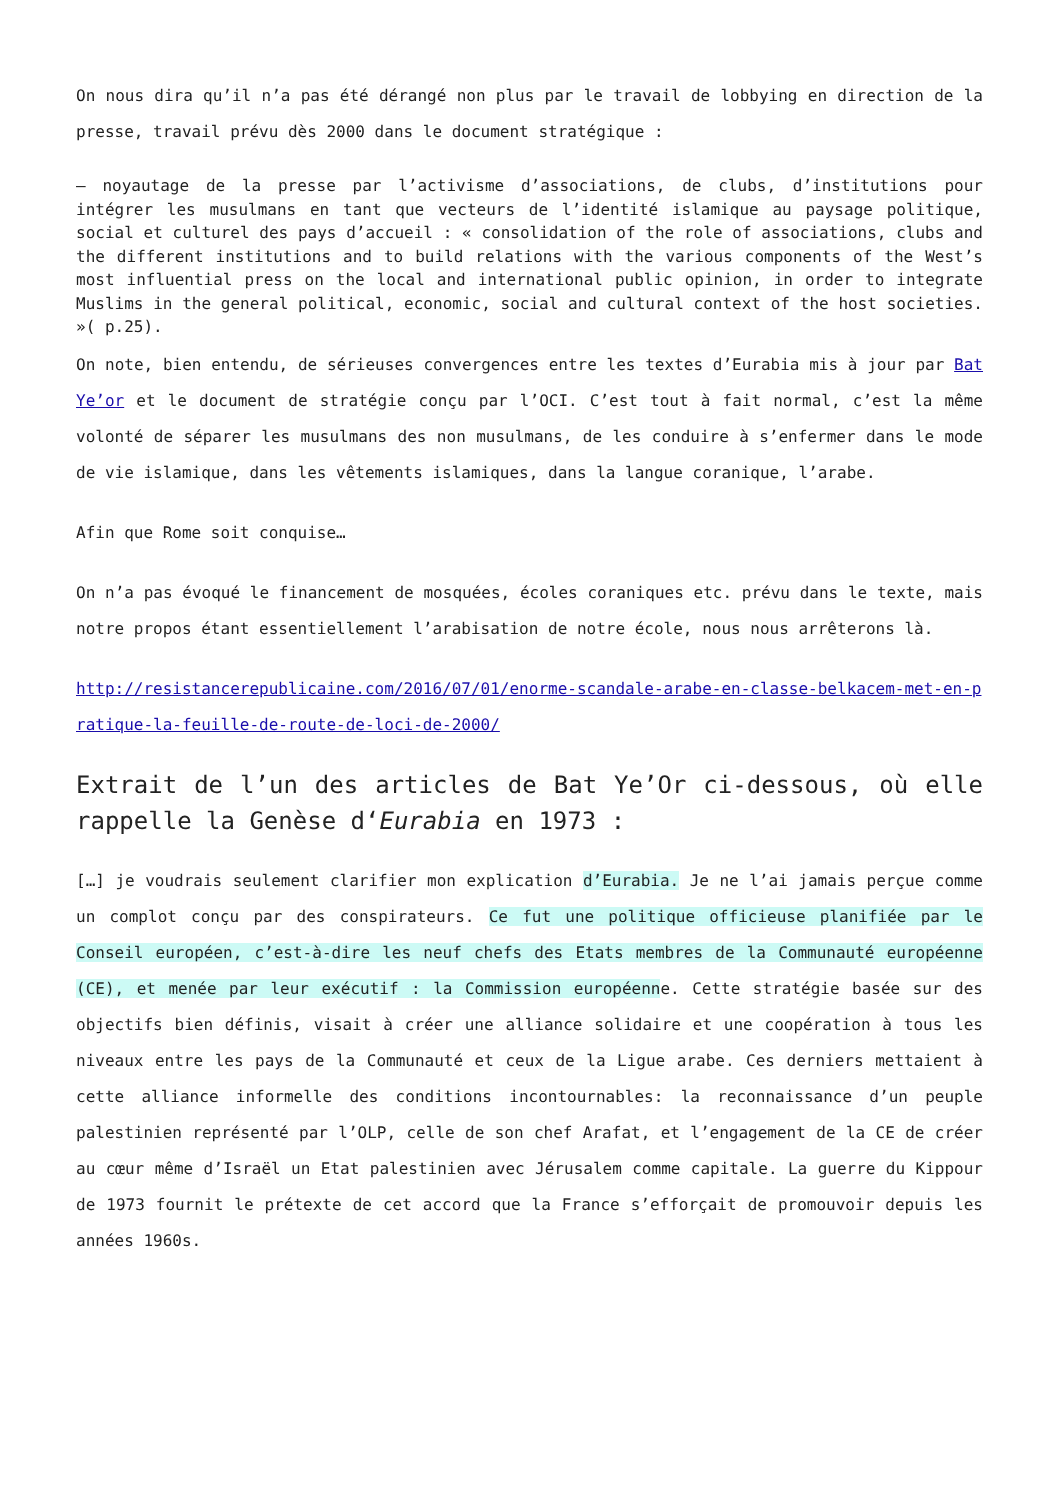On nous dira qu’il n’a pas été dérangé non plus par le travail de lobbying en direction de la presse, travail prévu dès 2000 dans le document stratégique :
– noyautage de la presse par l’activisme d’associations, de clubs, d’institutions pour intégrer les musulmans en tant que vecteurs de l’identité islamique au paysage politique, social et culturel des pays d’accueil : « consolidation of the role of associations, clubs and the different institutions and to build relations with the various components of the West’s most influential press on the local and international public opinion, in order to integrate Muslims in the general political, economic, social and cultural context of the host societies. »( p.25).
On note, bien entendu, de sérieuses convergences entre les textes d’Eurabia mis à jour par Bat Ye’or et le document de stratégie conçu par l’OCI. C’est tout à fait normal, c’est la même volonté de séparer les musulmans des non musulmans, de les conduire à s’enfermer dans le mode de vie islamique, dans les vêtements islamiques, dans la langue coranique, l’arabe.
Afin que Rome soit conquise…
On n’a pas évoqué le financement de mosquées, écoles coraniques etc. prévu dans le texte, mais notre propos étant essentiellement l’arabisation de notre école, nous nous arrêterons là.
http://resistancerepublicaine.com/2016/07/01/enorme-scandale-arabe-en-classe-belkacem-met-en-pratique-la-feuille-de-route-de-loci-de-2000/
Extrait de l’un des articles de Bat Ye’Or ci-dessous, où elle rappelle la Genèse d‘Eurabia en 1973 :
[…] je voudrais seulement clarifier mon explication d’Eurabia. Je ne l’ai jamais perçue comme un complot conçu par des conspirateurs. Ce fut une politique officieuse planifiée par le Conseil européen, c’est-à-dire les neuf chefs des Etats membres de la Communauté européenne (CE), et menée par leur exécutif : la Commission européenne. Cette stratégie basée sur des objectifs bien définis, visait à créer une alliance solidaire et une coopération à tous les niveaux entre les pays de la Communauté et ceux de la Ligue arabe. Ces derniers mettaient à cette alliance informelle des conditions incontournables: la reconnaissance d’un peuple palestinien représenté par l’OLP, celle de son chef Arafat, et l’engagement de la CE de créer au cœur même d’Israël un Etat palestinien avec Jérusalem comme capitale. La guerre du Kippour de 1973 fournit le prétexte de cet accord que la France s’efforçait de promouvoir depuis les années 1960s.